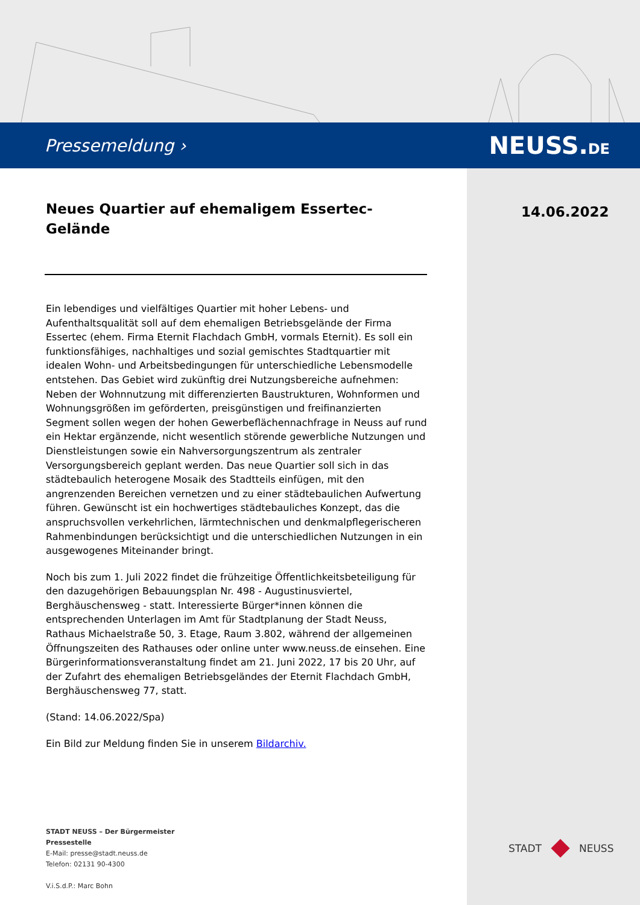Pressemeldung › NEUSS.DE
14.06.2022
Neues Quartier auf ehemaligem Essertec-Gelände
Ein lebendiges und vielfältiges Quartier mit hoher Lebens- und Aufenthaltsqualität soll auf dem ehemaligen Betriebsgelände der Firma Essertec (ehem. Firma Eternit Flachdach GmbH, vormals Eternit). Es soll ein funktionsfähiges, nachhaltiges und sozial gemischtes Stadtquartier mit idealen Wohn- und Arbeitsbedingungen für unterschiedliche Lebensmodelle entstehen. Das Gebiet wird zukünftig drei Nutzungsbereiche aufnehmen: Neben der Wohnnutzung mit differenzierten Baustrukturen, Wohnformen und Wohnungsgrößen im geförderten, preisgünstigen und freifinanzierten Segment sollen wegen der hohen Gewerbeflächennachfrage in Neuss auf rund ein Hektar ergänzende, nicht wesentlich störende gewerbliche Nutzungen und Dienstleistungen sowie ein Nahversorgungszentrum als zentraler Versorgungsbereich geplant werden. Das neue Quartier soll sich in das städtebaulich heterogene Mosaik des Stadtteils einfügen, mit den angrenzenden Bereichen vernetzen und zu einer städtebaulichen Aufwertung führen. Gewünscht ist ein hochwertiges städtebauliches Konzept, das die anspruchsvollen verkehrlichen, lärmtechnischen und denkmalpflegerischeren Rahmenbindungen berücksichtigt und die unterschiedlichen Nutzungen in ein ausgewogenes Miteinander bringt.
Noch bis zum 1. Juli 2022 findet die frühzeitige Öffentlichkeitsbeteiligung für den dazugehörigen Bebauungsplan Nr. 498 - Augustinusviertel, Berghäuschensweg - statt. Interessierte Bürger*innen können die entsprechenden Unterlagen im Amt für Stadtplanung der Stadt Neuss, Rathaus Michaelstraße 50, 3. Etage, Raum 3.802, während der allgemeinen Öffnungszeiten des Rathauses oder online unter www.neuss.de einsehen. Eine Bürgerinformationsveranstaltung findet am 21. Juni 2022, 17 bis 20 Uhr, auf der Zufahrt des ehemaligen Betriebsgeländes der Eternit Flachdach GmbH, Berghäuschensweg 77, statt.
(Stand: 14.06.2022/Spa)
Ein Bild zur Meldung finden Sie in unserem Bildarchiv.
STADT NEUSS – Der Bürgermeister
Pressestelle
E-Mail: presse@stadt.neuss.de
Telefon: 02131 90-4300
V.i.S.d.P.: Marc Bohn
STADT NEUSS